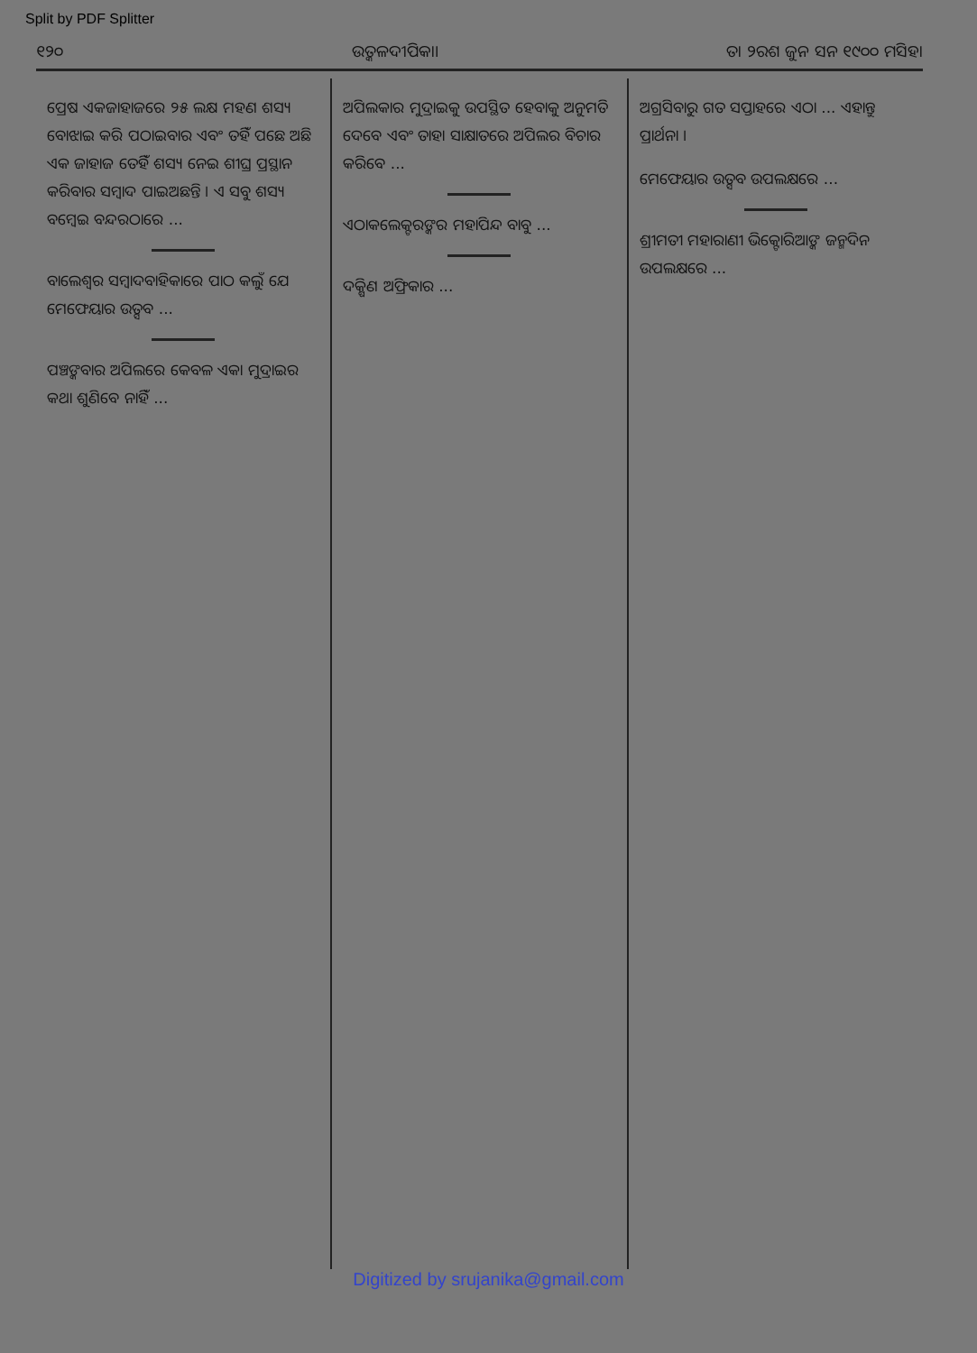Split by PDF Splitter
୧୨୦ ଉତ୍କଳଦୀପିକା। ତା ୨ରଶ ଜୁନ ସନ ୧୯୦୦ ମସିହା
ପ୍ରେଷ ଏକଜାହାଜରେ ୨୫ ଲକ୍ଷ ମହଣ ଶସ୍ୟ ବୋଝାଇ କରି ପଠାଇବାର ଏବଂ ତହିଁ ପଛେ ଅଛି ଏକ ଜାହାଜ ତେହିଁ ଶସ୍ୟ ନେଇ ଶୀଘ୍ର ପ୍ରସ୍ଥାନ କରିବାର ସମ୍ବାଦ ପାଇଅଛନ୍ତି । ଏ ସବୁ ଶସ୍ୟ ବମ୍ବେଇ ବନ୍ଦରଠାରେ ...
ବାଲେଶ୍ୱର ସମ୍ବାଦବାହିକାରେ ପାଠ କଲୁଁ ଯେ ମେଫେୟାର ଉତ୍ସବ ...
ପଞ୍ଚଙ୍କବାର ଅପିଲରେ କେବଳ ଏକା ମୁଦ୍ରାଇର କଥା ଶୁଣିବେ ନାହିଁ ...
ଅପିଲକାର ମୁଦ୍ରାଇକୁ ଉପସ୍ଥିତ ହେବାକୁ ଅନୁମତି ଦେବେ ଏବଂ ତାହା ସାକ୍ଷାତରେ ଅପିଲର ବିଚାର କରିବେ ...
ଏଠାକଲେକ୍ଟରଙ୍କର ମହାପିନ୍ଦ ବାବୁ ...
ଦକ୍ଷିଣ ଅଫ୍ରିକାର ...
ଅଗ୍ରସିବାରୁ ଗତ ସପ୍ତାହରେ ଏଠା ... ଏହାନ୍ତୁ ପ୍ରାର୍ଥନା ।
ମେଫେୟାର ଉତ୍ସବ ଉପଲକ୍ଷରେ ...
ଶ୍ରୀମତୀ ମହାରାଣୀ ଭିକ୍ଟୋରିଆଙ୍କ ଜନ୍ମଦିନ ଉପଲକ୍ଷରେ ...
Digitized by srujanika@gmail.com